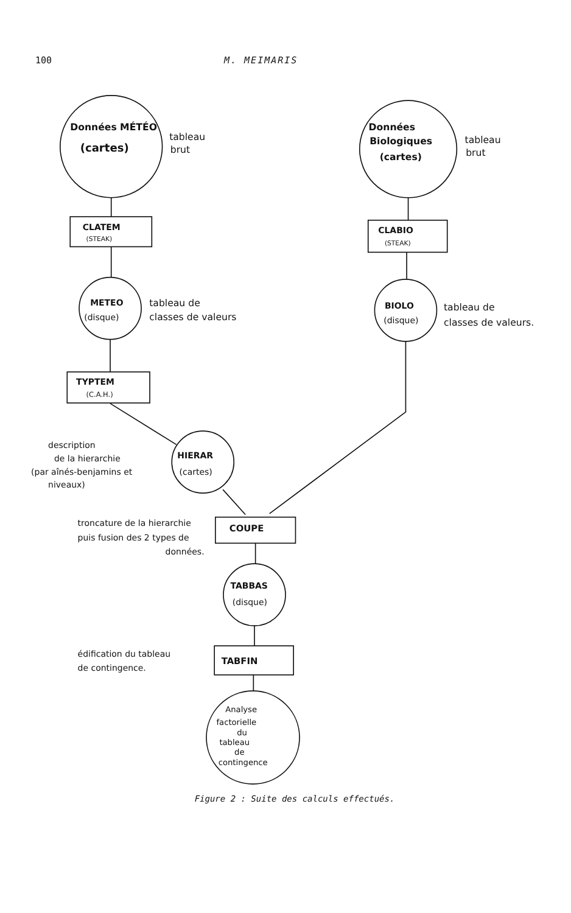100 M. MEIMARIS
Données MÉTÉO
(cartes)
tableau
brut
Données
Biologiques
(cartes)
tableau
brut
CLATEM
(STEAK)
CLABIO
(STEAK)
METEO
(disque)
tableau de
classes de valeurs
BIOLO
(disque)
tableau de
classes de valeurs.
TYPTEM
(C.A.H.)
description
de la hierarchie
(par aînés-benjamins et
niveaux)
HIERAR
(cartes)
troncature de la hierarchie
puis fusion des 2 types de
données.
COUPE
TABBAS
(disque)
édification du tableau
de contingence.
TABFIN
Analyse
factorielle
du
tableau
de
contingence
Figure 2 : Suite des calculs effectués.